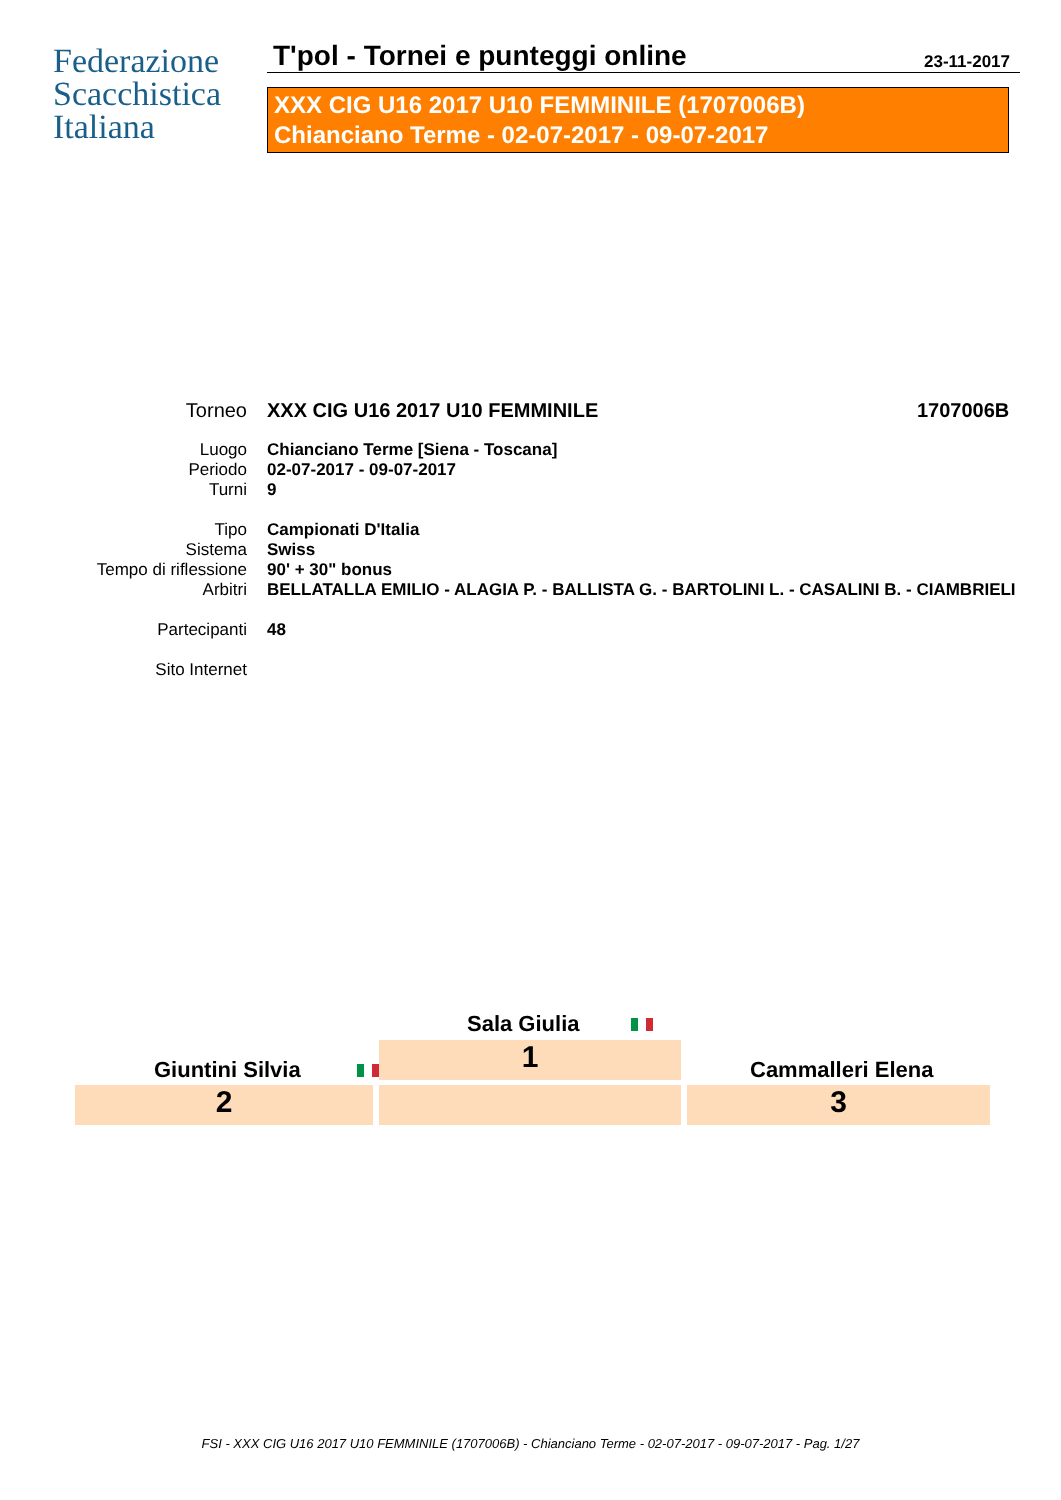Federazione
Scacchistica
Italiana
T'pol - Tornei e punteggi online
23-11-2017
XXX CIG U16 2017 U10 FEMMINILE (1707006B)
Chianciano Terme - 02-07-2017 - 09-07-2017
Torneo XXX CIG U16 2017 U10 FEMMINILE 1707006B
Luogo Chianciano Terme [Siena - Toscana]
Periodo 02-07-2017 - 09-07-2017
Turni 9
Tipo Campionati D'Italia
Sistema Swiss
Tempo di riflessione 90' + 30" bonus
Arbitri BELLATALLA EMILIO - ALAGIA P. - BALLISTA G. - BARTOLINI L. - CASALINI B. - CIAMBRIELI
Partecipanti 48
Sito Internet
Sala Giulia
1
Giuntini Silvia Cammalleri Elena
2 3
FSI - XXX CIG U16 2017 U10 FEMMINILE (1707006B) - Chianciano Terme - 02-07-2017 - 09-07-2017 - Pag. 1/27